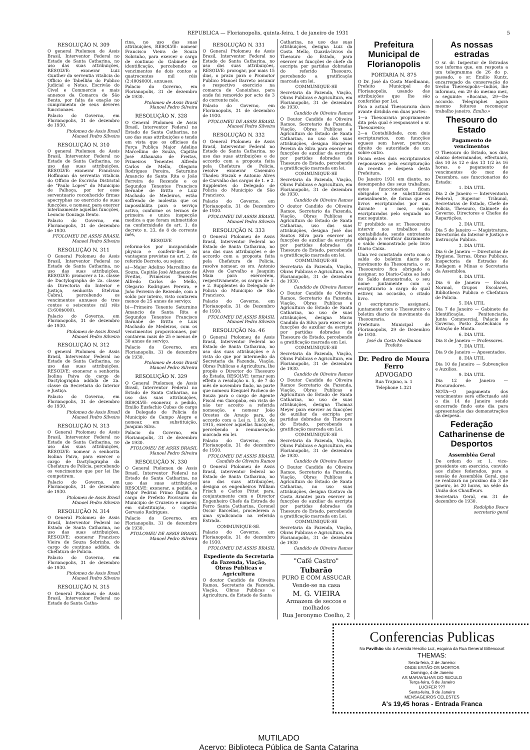REPUBLICA — Florianopolis, quinta-feira, 1 de janeiro de 1931 5
RESOLUÇÃO N. 309
O general Ptolomeu de Assis Brasil, Interventor Federal no Estado de Santa Catharina, no uso das suas attribuições, RESOLVE: exonerar Luiz Gunther da serventia vitalicia do Officio de Tabellião do Publico Judicial e Notas, Escrivão do Civel e Commercio e mais annexos da Comarca de São Bento, por falta de exação no cumprimento de seus deveres funccionaes.
Palacio do Governo, em Florianopolis, 31 de dezembro de 1930.
Ptolomeu de Assis Brasil
Manoel Pedro Silveira
RESOLUÇÃO N. 310
O general Ptolomeu de Assis Brasil, Interventor Federal no Estado de Santa Catharina, no uso das suas attribuições, RESOLVE: exonerar Francisco Hoffmann da serventia vitalicia do Officio de Escrivão Districtal de "Paulo Lopes" do Municipio de Palhoça, por ter esse serventuario reconhecido firmas apocryphas no exercicio de suas funcções, e nomear, para exercer interinamente aquellas funcções, Leoncio Gonzaga Bento.
Palacio do Governo, em Florianopolis, 31 de dezembro de 1930.
PTOLOMEU DE ASSIS BRASIL
Manoel Pedro Silveira
RESOLUÇÃO N. 311
O General Ptolomeu de Assis Brasil, Interventor Federal no Estado de Santa Catharina, no uso das suas attribuições, RESOLVE: promover a 1a. classe de Dactylographa de 2a. classe da Directoria do Interior e Justiça, senhorita Etelvina Cabral, percebendo os vencimentos annuaes de tres contos e seiscentos mil réis (3:600$000).
Palacio do Governo, em Florianopolis, 31 de dezembro de 1930.
Ptolomeu de Assis Brasil
Manoel Pedro Silveira
RESOLUÇÃO N. 312
O general Ptolomeu de Assis Brasil, Interventor Federal no Estado de Santa Catharina, no uso das suas attribuições. RESOLVE: exonerar a senhorita Isolina Paiva do cargo de Dactylographa addida de 2a. classe da Secretaria do Interior e Justiça.
Palacio do Governo, em Florianopolis, 31 de dezembro de 1930.
Ptolomeu de Assis Brasil
Manoel Pedro Silveira
RESOLUÇÃO N. 313
O General Ptolomeu de Assis Brasil, Interventor Federal no Estado de Santa Catharina, no uso das suas attribuições, RESOLVE: nomear a senhorita Isolina Paiva, para exercer o cargo de Dactylographa da Chefatura de Policia, percebendo os vencimentos que por lei lhe competirem.
Palacio do Governo, em Florianopolis, 31 de dezembro de 1930.
Ptolomeu de Assis Brasil
Manoel Pedro Silveira
RESOLUÇÃO N. 314
O General Ptolomeu de Assis Brasil, Interventor Federal no Estado de Santa Catharina, no uso das suas attribuições, RESOLVE: exonerar Francisco Vieira de Souza Sobrinho, do cargo de continuo addido, da Chefatura de Policia.
Palacio do Governo, em Florianopolis, 31 de dezembro de 1930.
Ptolomeu de Assis Brasil
Manoel Pedro Silveira
RESOLUÇÃO N. 315
O General Ptolomeu de Assis Brasil, Interventor Federal no Estado de Santa Catha-
rina, no uso das suas attribuições, RESOLVE: nomear Francisco Vieira de Souza Sobrinho, para exercer o cargo de continuo do Gabinete de identificação, percebendo os vencimentos de dois contos e quatrocentos mil réis (2:400$000), annuaes.
Palacio do Governo, em Florianopolis, 31 de dezembro de 1930.
Ptolomeu de Assis Brasil
Manoel Pedro Silveira
RESOLUÇÃO N. 328
O General Ptolomeu de Assis Brasil, Interventor Federal no Estado de Santa Catharina, no uso das suas attribuições e tendo em vista que os officiaes da Força Publica Major Adelino Marcellino de Souza, Capitão José Athanazio de Freitas, Primeiros Tenentes Alfredo Carlos de Mello, Olegario Rodrigues Pereira, Saturnino Amancio de Santa Rita e João Ferreira de Rezende e os Segundos Tenentes Francisco Bernabé de Britto e Luiz Machado de Medeiros, estão soffrendo de molestia que os impossibilita para o serviço activo, conforme os termos de primeira e unica inspecção medica a que foram submettidos na conformidade do art. 1. do decreto n. 23, de 8 do corrente mês,
RESOLVE
reforma-los por incapacidade physica e conferir-lhes as vantagens previstas no art. 2. do referido Decreto, ou sejam:
a)—Major Adelino Marcellino de Souza, Capitão José Athanazio de Freitas, Primeiros Tenentes Alfredo Carlos de Mello, Olegario Rodrigues Pereira, e João Ferreira de Rezende, com a soldo por inteiro, visto contarem menos de 25 annos de serviço;
b)—Primeiro Tenente Saturnino Amancio de Santa Rita e Segundos Tenentes Francisco Barnabé de Britto e Luis Machado de Medeiros, com os vencimentos proporcionaes, por contarem mais de 25 e menos de 30 annos de serviço.
Palacio do Governo, em Florianopolis, 31 de dezembro de 1930.
Ptolomeu de Assis Brasil
Manoel Pedro Silveira
RESOLUÇÃO N. 329
O General Ptolomeu de Assis Brasil, Interventor Federal no Estado de Santa Catharina, no uso das suas attribuições, RESOLVE: exonerar, a pedido, Emilio Eusfachio Cubas do cargo de Delegado de Policia do Municipio de Campo Alegre e nomear, em substituição, Joaquim Silva.
Palacio do Governo, em Florianopolis, 31 de dezembro de 1930.
PTOLOMEU DE ASSIS BRASIL
Manoel Pedro Silveira
RESOLUÇÃO N. 330
O General Ptolomeu de Assis Brasil, Interventor Federal no Estado de Santa Catharina, no uso das suas attribuições RESOLVE: exonerar, a pedido, o Major Pedrini Primo Bigim do cargo de Prefeito Provisorio do Municipio de Cruzeiro e nomear, em substituição, o capitão Gervasio Rodrigues.
Palacio do Governo, em Florianopolis, 31 de dezembro de 1930.
PTOLOMEU DE ASSIS BRASIL
Manoel Pedro Silveira
RESOLUÇÃO N. 331
O General Ptolomeu de Assis Brasil, Interventor Federal no Estado de Santa Catharina, no uso das suas attribuições, RESOLVE: prorogar, por mais 15 dias, o prazo para o Promotor Publico Manoel Barreto assumir o respectivo exercicio na comarca de Canoinhas, para onde foi removido por acto de 3 do corrente mês.
Palacio do Governo, em Florianopolis, 31 de dezembro de 1930.
PTOLOMEU DE ASSIS BRASIL
Manoel Pedro Silveira
RESOLUÇÃO N. 332
O General Ptolomeu de Assis Brasil, Interventor Federal no Estado de Santa Catharina, no uso das suas attribuições e de accordo com a proposta feita pela Chefatura de Policia, resolve exonerar Casemiro Thadeu Stazak e Antonio Alves de Carvalho dos cargos de 1. e 2. Supplentes do Delegado de Policia do Municipio de São Francisco.
Palacio do Governo, em Florianopolis, 31 de Dezembro de 1930.
PTOLOMEU DE ASSIS BRASIL
Manoel Pedro Silveira
RESOLUÇÃO N. 333
O General Ptolomeu de Assis Brasil, Interventor Federal no Estado de Santa Catharina, no uso das suas attribuições e de accordo com a proposta feita pela Chefatura de Policia, resolve nomear, os srs. Antonio Alves de Carvalho e Joaquim Maia para exercerem, respectivamente, os cargos de 1. e 2. Supplentes do Delegado de Policia do Municipio de São Francisco.
Palacio do Governo, em Florianopolis, 31 de Dezembro de 1930.
PTOLOMEU DE ASSIS BRASIL
Manoel Pedro Silveira
RESOLUÇÃO No. 46
O General Ptolomeu de Assis Brasil, Interventor Federal no Estado de Santa Catharina, no uso das suas attribuições e á vista do que por intermedio da Secretaria da Fazenda, Viação, Obras Publicas e Agricultura, lhe propôs o Director do Thesouro do Estado, RESOLVE: tornar sem effeito a resolução n. 5, de 7 do mês de novembro findo, na parte que nomeou Ezequiel Pacheco de Souza para o cargo de Agente Fiscal em Garopaba, em vista de não ter acceito a referida nomeação, e nomear João Orestes de Araujo para, de accordo com a Lei n. 1.050, de 1915, exercer aquellas funcções, percebendo a remuneração marcada em lei.
Palacio do Governo, em Florianopolis, 31 de dezembro de 1930.
PTOLOMEU DE ASSIS BRASIL
Candido de Oliveira Ramos
O General Ptolomeu de Assis Brasil, interventor federal no Estado de Santa Catharina, no uso das suas attribuições, designa os engenheiros William Frisch e Carlos Pittet para, conjuntamente com o Director Engenheiro Chefe da Estrada de Ferro Santa Catharina, Coronel Oscar Barcellos, procederem a uma syndicancia na referida Estrada.
COMMUNIQUE-SE.
Palacio do Governo, em Florianopolis, 31 de dezembro de 1930.
PTOLOMEU DE ASSIS BRASIL
Expediente da Secretaria da Fazenda, Viação, Obras Publicas e Agricultura
O doutor Candido de Oliveira Ramos, Secretario da Fazenda, Viação, Obras Publicas e Agricultura, do Estado de Santa
Catharina, no uso das suas attribuições, designa Luiz da Costa Mello, Guarda-livros do Thesouro do Estado, para exercer as funcções de chefe da escripta por partidas dobradas do referido Thesouro, percebendo a gratificação marcada em lei.
COMMUNIQUE-SE
Secretaria da Fazenda, Viação, Obras Publicas e Agricultura, em Florianopolis, 31 de dezembro de 1930.
Candido de Oliveira Ramos
O Doutor Candido de Oliveira Ramos, Secretario da Fazenda, Viação, Obras Publicas e Agricultura do Estado de Santa Catharina, no uso das suas attribuições, designa Harpères Pereira da Silva para exercer as funcções de auxiliar da escripta por partidas dobradas do Thesouro do Estado, percebendo a gratificação marcada em lei.
COMMUNIQUE-SE
Secretaria da Fazenda, Viação, Obras Publicas e Agricultura, em Florianopolis, 31 de dezembro de 1930.
Candido de Oliveira Ramos
O doutor Candido de Oliveira Ramos, Secretario da Fazenda, Viação, Obras Publicas e Agricultura do Estado de Santa Catharina, uso das suas attribuições, designa José dos Santos Silva para exercer as funcções de auxiliar da escripta por partidas dobradas do Thesouro do Estado, percebendo a gratificação marcada em lei.
COMMUNIQUE-SE
Secretaria da Fazenda, Viação, Obras Publicas e Agricultura, em Florianopolis, 31 de dezembro de 1930.
Candido de Oliveira Ramos
O Doutor Candido de Oliveira Ramos, Secretario da Fazenda, Viação, Obras Publicas e Agricultura do Estado de Santa Catharina, no uso de suas attribuições, designa Mario Candido da Silva para exercer as funcções de auxiliar da escripta por partidas dobradas do Thesouro do Estado, percebendo a gratificação marcada em Lei.
COMMUNIQUE-SE
Secretaria da Fazenda, Viação, Obras Publicas e Agricultura, em Florianopolis, 31 de dezembro de 1930.
Candido de Oliveira Ramos
O Doutor Candido de Oliveira Ramos Secretario da Fazenda, Viação, Obras Publicas e Agricultura do Estado de Santa Catharina, no uso de suas attribuições, designa Thomaz Meyer para exercer as funcções de auxiliar da escripta por partidas dobradas do Thesouro do Estado, percebendo a gratificação marcada em Lei.
COMMUNIQUE-SE
Secretaria da Fazenda, Viação, Obras Publicas e Agricultura, em Florianopolis, 31 de dezembro de 1930.
Candido de Oliveira Ramos
O Doutor Candido de Oliveira Ramos, Secretario da Fazenda, Viação, Obras Publicas e Agricultura do Estado de Santa Catharina, no uso suas attribuições, designa Gustavo da Costa Arantes para exercer as funcções de auxiliar da escripta por partidas dobradas do Thesouro do Estado, percebendo a gratificação marcada em Lei.
COMMUNIQUE-SE
Secretaria da Fazenda, Viação, Obras Publicas e Agricultura, em Florianopolis, 31 de dezembro de 1930
Candido de Oliveira Ramos
"Café Castro"
Tubarão
PURO E COM ASSUCAR
Vende-se na casa
M. G. VIEIRA
Armazem de seccos e molhados
Rua Jeronymo Coelho, 2
Prefeitura Municipal de Florianopolis
PORTARIA N. 875
O Dr. José da Costa Moellmann, Prefeito Municipal de Florianopolis, usando das attribuições que lhe são conferidas por Lei,
Fica a actual Thesouraria dora avante dividida em duas partes:
1—a Thesouraria propriamente dita pela qual é responsavel o sr. Thesoureiro;
2—a Contabilidade, com dois escripturarios, com funcções eguaes sem haver, portanto, direito de autoridade de um sobre outro.
Ficam estes dois escripturarios responsaveis pela escripturação da receita e despesa desta Prefeitura.
De Janeiro 1931 em diante, no desempenho dos seus trabalhos, estes funccionarios ficam obrigados a se substituirem mensalmente, de forma que os livros escripturados por um, durante o mez, sejam escripturados pelo segundo no mez seguinte.
E' prohibido ao sr. Thesoureiro intervir nos trabalhos da contabilidade, sendo entretanto obrigado a verificar diariamente o saldo demonstrado pelo livro Diario Caixa.
Uma vez constatado certo com o saldo do boletim diario do movimento da Thesouraria, o sr. Thesoureiro fica obrigado a assignar, no Diario-Caixa ao lado do Saldo demonstrado, o seu nome juntamente com o escripturario a cargo do qual estiver, na occasião, o citado livro.
O escripturario assignará, juntamente com o Thesoureiro o boletim diario do movimento da Thesouraria.
Prefeitura Municipal de Florianopolis, 29 de Dezembro de 1930.
José da Costa Moellmann
Prefeito
Dr. Pedro de Moura Ferro
ADVOGADO
Rua Trajano, n. 1
Telephone 1.321
As nossas estradas
O sr. dr. Inspector de Estradas nos informa que, em resposta a um telegramma de 26 do p. passado, o sr. Emilio Kuntz, encarregado da conservação do trecho Theresopolis—Indios, lhe informou, em 29 do mesmo mez, o seguinte: «Bocaina, 29—De accordo. Telegraphei agora mesmo feitores recomeçar trabalho janeiro. Emilio.»
Thesouro do Estado
Pagamento de vencimentos
O Thesouro do Estado, nos dias abaixo determinados, effectuará, das 10 às 12 e das 13 1/2 às 16 horas, o pagamento de vencimentos do mez de Dezembro, aos funccionarios do Estado:
1. DIA UTIL
Dia 2 de Janeiro — Interventoria Federal, Superior Tribunal, Secretarias de Estado, Chefe de Policia, Thesouro, Gabinete do Governo, Directores e Chefes de Repartições.
2. DIA UTIL
Dia 5 de Janeiro — Magistratura, Directorias do Interior e Justiça e Instrucção Publica.
3. DIA UTIL
Dia 6 de Janeiro — Directorias de Hygiene, Terras, Obras Publicas, Inspectoria de Estradas de Rodagem e Minas e Secretaria da Assemblea.
4. DIA UTIL
Dia 6 de Janeiro — Escola Normal, Grupos Escolares, Bibliotheca Publica e Chefatura de Policia.
5. DIA UTIL
Dia 7 de Janeiro — Gabinete de Identificação, Penitenciaria, Junta Commercial, Palacio do Governo, Posto Zootechnico e Estação de Monta.
6. DIA UTIL
Dia 8 de Janeiro — Professores.
7. DIA UTIL
Dia 9 de Janeiro — Aposentados.
8. DIA UTIL
Dia 10 de Janeiro — Subvenções e Auxilios.
9. DIA UTIL
Dia 12 de Janeiro — Procuradores.
NOTA—O pagamento dos vencimentos será effectuado até o dia 14 de Janeiro sendo encerrado findo este dia para apresentação das demonstrações da despesa.
Federação Catharinense de Desportos
Assembléa Geral
De ordem do sr. 1. vice-presidente em exercicio, convido aos clubes federados, para a sessão de Assembléa Geral, que se realizará no proximo dia 3 de janeiro, às 20 horas, na séde da União dos Chauffeurs.
Secretaria Geral, em 31 de dezembro de 1930.
Rodolpho Bosco
secretario geral
Conferencias Publicas
No Pavilhão sito á Avenida Hercilio Luz, esquina da Rua General Bittencourt
THEMAS:
Sexta-feira, 2 de Janeiro:
ONDE ESTÃO OS MORTOS
Domingo, 4 de Janeiro
AS MARAVILHAS DO SECULO
Terça-feira, 6 de Janeiro
LUCIFER ???
Sexta-feira, 9 de Janeiro
MENSAGEIROS CELESTES
A's 19,45 horas - Entrada Franca
MUTILADO
Acervo: Biblioteca Pública de Santa Catarina